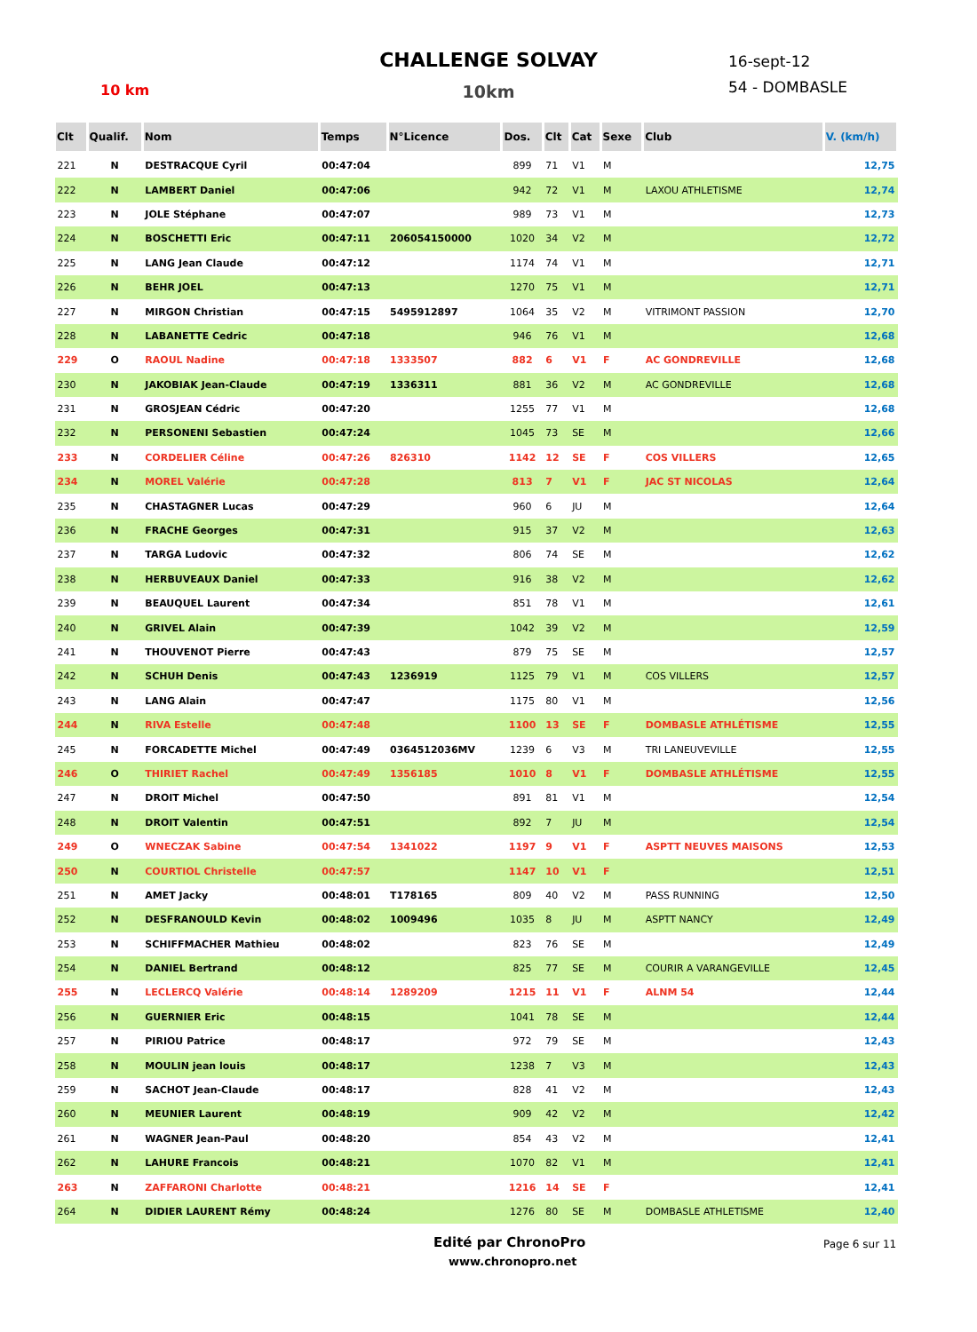CHALLENGE SOLVAY
10 km
10km
16-sept-12
54 - DOMBASLE
| Clt | Qualif. | Nom | Temps | N°Licence | Dos. | Clt | Cat | Sexe | Club | V. (km/h) |
| --- | --- | --- | --- | --- | --- | --- | --- | --- | --- | --- |
| 221 | N | DESTRACQUE Cyril | 00:47:04 | | 899 | 71 | V1 | M | | 12,75 |
| 222 | N | LAMBERT Daniel | 00:47:06 | | 942 | 72 | V1 | M | LAXOU ATHLETISME | 12,74 |
| 223 | N | JOLE Stéphane | 00:47:07 | | 989 | 73 | V1 | M | | 12,73 |
| 224 | N | BOSCHETTI Eric | 00:47:11 | 206054150000 | 1020 | 34 | V2 | M | | 12,72 |
| 225 | N | LANG Jean Claude | 00:47:12 | | 1174 | 74 | V1 | M | | 12,71 |
| 226 | N | BEHR JOEL | 00:47:13 | | 1270 | 75 | V1 | M | | 12,71 |
| 227 | N | MIRGON Christian | 00:47:15 | 5495912897 | 1064 | 35 | V2 | M | VITRIMONT PASSION | 12,70 |
| 228 | N | LABANETTE Cedric | 00:47:18 | | 946 | 76 | V1 | M | | 12,68 |
| 229 | O | RAOUL Nadine | 00:47:18 | 1333507 | 882 | 6 | V1 | F | AC GONDREVILLE | 12,68 |
| 230 | N | JAKOBIAK Jean-Claude | 00:47:19 | 1336311 | 881 | 36 | V2 | M | AC GONDREVILLE | 12,68 |
| 231 | N | GROSJEAN Cédric | 00:47:20 | | 1255 | 77 | V1 | M | | 12,68 |
| 232 | N | PERSONENI Sebastien | 00:47:24 | | 1045 | 73 | SE | M | | 12,66 |
| 233 | N | CORDELIER Céline | 00:47:26 | 826310 | 1142 | 12 | SE | F | COS VILLERS | 12,65 |
| 234 | N | MOREL Valérie | 00:47:28 | | 813 | 7 | V1 | F | JAC ST NICOLAS | 12,64 |
| 235 | N | CHASTAGNER Lucas | 00:47:29 | | 960 | 6 | JU | M | | 12,64 |
| 236 | N | FRACHE Georges | 00:47:31 | | 915 | 37 | V2 | M | | 12,63 |
| 237 | N | TARGA Ludovic | 00:47:32 | | 806 | 74 | SE | M | | 12,62 |
| 238 | N | HERBUVEAUX Daniel | 00:47:33 | | 916 | 38 | V2 | M | | 12,62 |
| 239 | N | BEAUQUEL Laurent | 00:47:34 | | 851 | 78 | V1 | M | | 12,61 |
| 240 | N | GRIVEL Alain | 00:47:39 | | 1042 | 39 | V2 | M | | 12,59 |
| 241 | N | THOUVENOT Pierre | 00:47:43 | | 879 | 75 | SE | M | | 12,57 |
| 242 | N | SCHUH Denis | 00:47:43 | 1236919 | 1125 | 79 | V1 | M | COS VILLERS | 12,57 |
| 243 | N | LANG Alain | 00:47:47 | | 1175 | 80 | V1 | M | | 12,56 |
| 244 | N | RIVA Estelle | 00:47:48 | | 1100 | 13 | SE | F | DOMBASLE ATHLÉTISME | 12,55 |
| 245 | N | FORCADETTE Michel | 00:47:49 | 0364512036MV | 1239 | 6 | V3 | M | TRI LANEUVEVILLE | 12,55 |
| 246 | O | THIRIET Rachel | 00:47:49 | 1356185 | 1010 | 8 | V1 | F | DOMBASLE ATHLÉTISME | 12,55 |
| 247 | N | DROIT Michel | 00:47:50 | | 891 | 81 | V1 | M | | 12,54 |
| 248 | N | DROIT Valentin | 00:47:51 | | 892 | 7 | JU | M | | 12,54 |
| 249 | O | WNECZAK Sabine | 00:47:54 | 1341022 | 1197 | 9 | V1 | F | ASPTT NEUVES MAISONS | 12,53 |
| 250 | N | COURTIOL Christelle | 00:47:57 | | 1147 | 10 | V1 | F | | 12,51 |
| 251 | N | AMET Jacky | 00:48:01 | T178165 | 809 | 40 | V2 | M | PASS RUNNING | 12,50 |
| 252 | N | DESFRANOULD Kevin | 00:48:02 | 1009496 | 1035 | 8 | JU | M | ASPTT NANCY | 12,49 |
| 253 | N | SCHIFFMACHER Mathieu | 00:48:02 | | 823 | 76 | SE | M | | 12,49 |
| 254 | N | DANIEL Bertrand | 00:48:12 | | 825 | 77 | SE | M | COURIR A VARANGEVILLE | 12,45 |
| 255 | N | LECLERCQ Valérie | 00:48:14 | 1289209 | 1215 | 11 | V1 | F | ALNM 54 | 12,44 |
| 256 | N | GUERNIER Eric | 00:48:15 | | 1041 | 78 | SE | M | | 12,44 |
| 257 | N | PIRIOU Patrice | 00:48:17 | | 972 | 79 | SE | M | | 12,43 |
| 258 | N | MOULIN jean louis | 00:48:17 | | 1238 | 7 | V3 | M | | 12,43 |
| 259 | N | SACHOT Jean-Claude | 00:48:17 | | 828 | 41 | V2 | M | | 12,43 |
| 260 | N | MEUNIER Laurent | 00:48:19 | | 909 | 42 | V2 | M | | 12,42 |
| 261 | N | WAGNER Jean-Paul | 00:48:20 | | 854 | 43 | V2 | M | | 12,41 |
| 262 | N | LAHURE Francois | 00:48:21 | | 1070 | 82 | V1 | M | | 12,41 |
| 263 | N | ZAFFARONI Charlotte | 00:48:21 | | 1216 | 14 | SE | F | | 12,41 |
| 264 | N | DIDIER LAURENT Rémy | 00:48:24 | | 1276 | 80 | SE | M | DOMBASLE ATHLETISME | 12,40 |
Edité par ChronoPro
www.chronopro.net
Page 6 sur 11